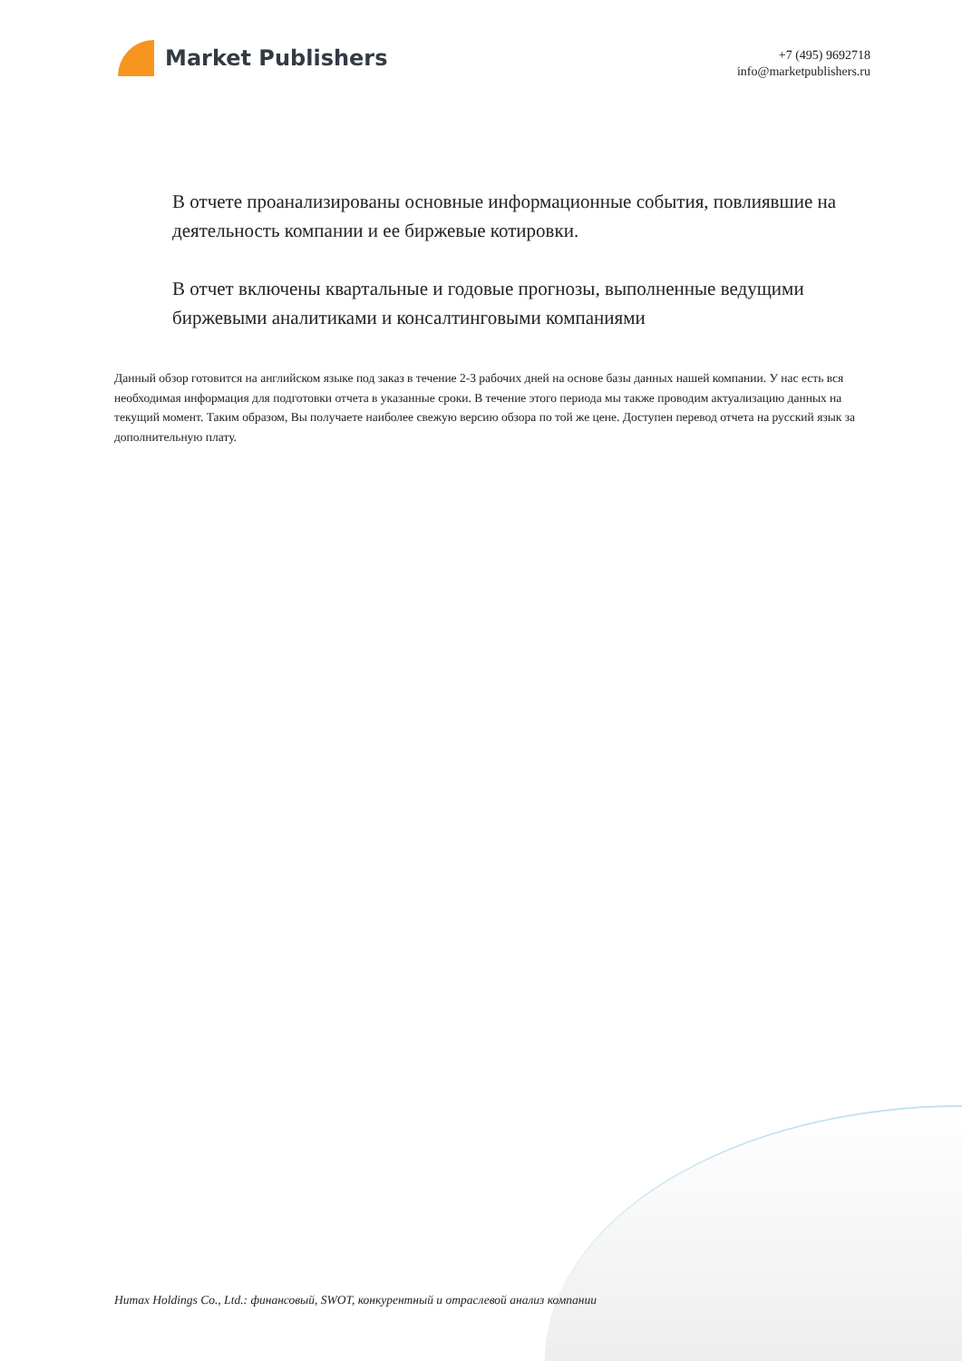Market Publishers
+7 (495) 9692718
info@marketpublishers.ru
В отчете проанализированы основные информационные события, повлиявшие на деятельность компании и ее биржевые котировки.
В отчет включены квартальные и годовые прогнозы, выполненные ведущими биржевыми аналитиками и консалтинговыми компаниями
Данный обзор готовится на английском языке под заказ в течение 2-3 рабочих дней на основе базы данных нашей компании. У нас есть вся необходимая информация для подготовки отчета в указанные сроки. В течение этого периода мы также проводим актуализацию данных на текущий момент. Таким образом, Вы получаете наиболее свежую версию обзора по той же цене. Доступен перевод отчета на русский язык за дополнительную плату.
Humax Holdings Co., Ltd.: финансовый, SWOT, конкурентный и отраслевой анализ компании